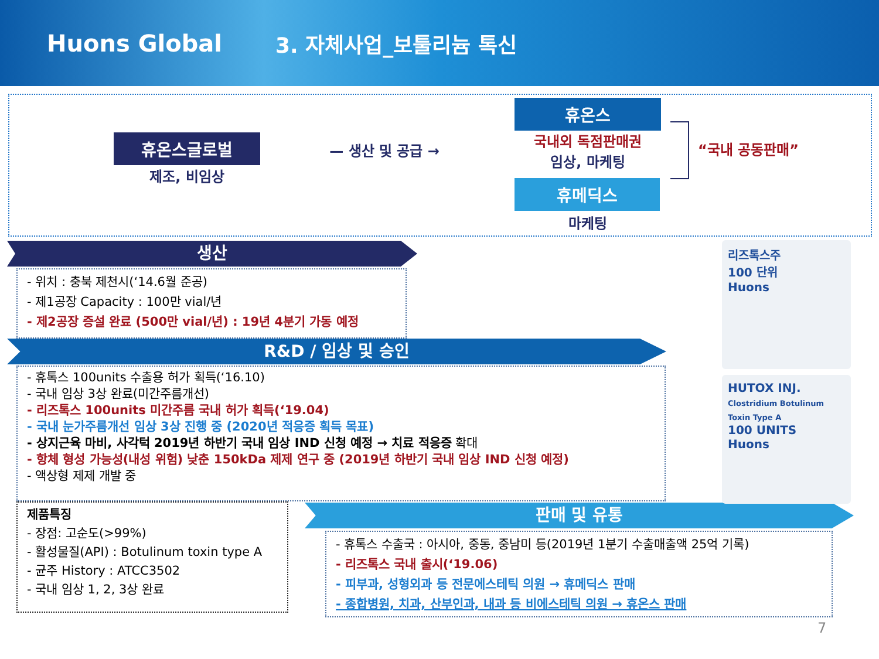Huons Global 3. 자체사업_보툴리늄 톡신
휴온스글로벌
제조, 비임상
— 생산 및 공급 →
휴온스
국내외 독점판매권
임상, 마케팅
휴메딕스
마케팅
“국내 공동판매”
생산
- 위치 : 충북 제천시(‘14.6월 준공)
- 제1공장 Capacity : 100만 vial/년
- 제2공장 증설 완료 (500만 vial/년) : 19년 4분기 가동 예정
R&D / 임상 및 승인
- 휴톡스 100units 수출용 허가 획득(‘16.10)
- 국내 임상 3상 완료(미간주름개선)
- 리즈톡스 100units 미간주름 국내 허가 획득(‘19.04)
- 국내 눈가주름개선 임상 3상 진행 중 (2020년 적응증 획득 목표)
- 상지근육 마비, 사각턱 2019년 하반기 국내 임상 IND 신청 예정 → 치료 적응증 확대
- 항체 형성 가능성(내성 위험) 낮춘 150kDa 제제 연구 중 (2019년 하반기 국내 임상 IND 신청 예정)
- 액상형 제제 개발 중
제품특징
- 장점: 고순도(>99%)
- 활성물질(API) : Botulinum toxin type A
- 균주 History : ATCC3502
- 국내 임상 1, 2, 3상 완료
판매 및 유통
- 휴톡스 수출국 : 아시아, 중동, 중남미 등(2019년 1분기 수출매출액 25억 기록)
- 리즈톡스 국내 출시(‘19.06)
- 피부과, 성형외과 등 전문에스테틱 의원 → 휴메딕스 판매
- 종합병원, 치과, 산부인과, 내과 등 비에스테틱 의원 → 휴온스 판매
리즈톡스주
100 단위
Huons
HUTOX INJ.
Clostridium Botulinum Toxin Type A
100 UNITS
Huons
7